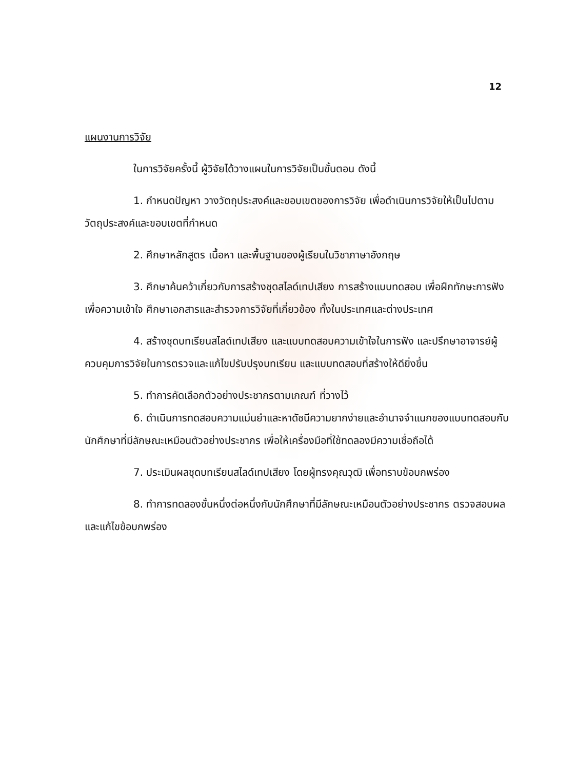12
แผนงานการวิจัย
ในการวิจัยครั้งนี้ ผู้วิจัยได้วางแผนในการวิจัยเป็นขั้นตอน ดังนี้
1. กำหนดปัญหา วางวัตถุประสงค์และขอบเขตของการวิจัย เพื่อดำเนินการวิจัยให้เป็นไปตามวัตถุประสงค์และขอบเขตที่กำหนด
2. ศึกษาหลักสูตร เนื้อหา และพื้นฐานของผู้เรียนในวิชาภาษาอังกฤษ
3. ศึกษาค้นคว้าเกี่ยวกับการสร้างชุดสไลด์เทปเสียง การสร้างแบบทดสอบ เพื่อฝึกทักษะการฟังเพื่อความเข้าใจ ศึกษาเอกสารและสำรวจการวิจัยที่เกี่ยวข้อง ทั้งในประเทศและต่างประเทศ
4. สร้างชุดบทเรียนสไลด์เทปเสียง และแบบทดสอบความเข้าใจในการฟัง และปรึกษาอาจารย์ผู้ควบคุมการวิจัยในการตรวจและแก้ไขปรับปรุงบทเรียน และแบบทดสอบที่สร้างให้ดียิ่งขึ้น
5. ทำการคัดเลือกตัวอย่างประชากรตามเกณฑ์ ที่วางไว้
6. ดำเนินการทดสอบความแม่นยำและหาดัชนีความยากง่ายและอำนาจจำแนกของแบบทดสอบกับนักศึกษาที่มีลักษณะเหมือนตัวอย่างประชากร เพื่อให้เครื่องมือที่ใช้ทดลองมีความเชื่อถือได้
7. ประเมินผลชุดบทเรียนสไลด์เทปเสียง โดยผู้ทรงคุณวุฒิ เพื่อทราบข้อบกพร่อง
8. ทำการทดลองขั้นหนึ่งต่อหนึ่งกับนักศึกษาที่มีลักษณะเหมือนตัวอย่างประชากร ตรวจสอบผลและแก้ไขข้อบกพร่อง